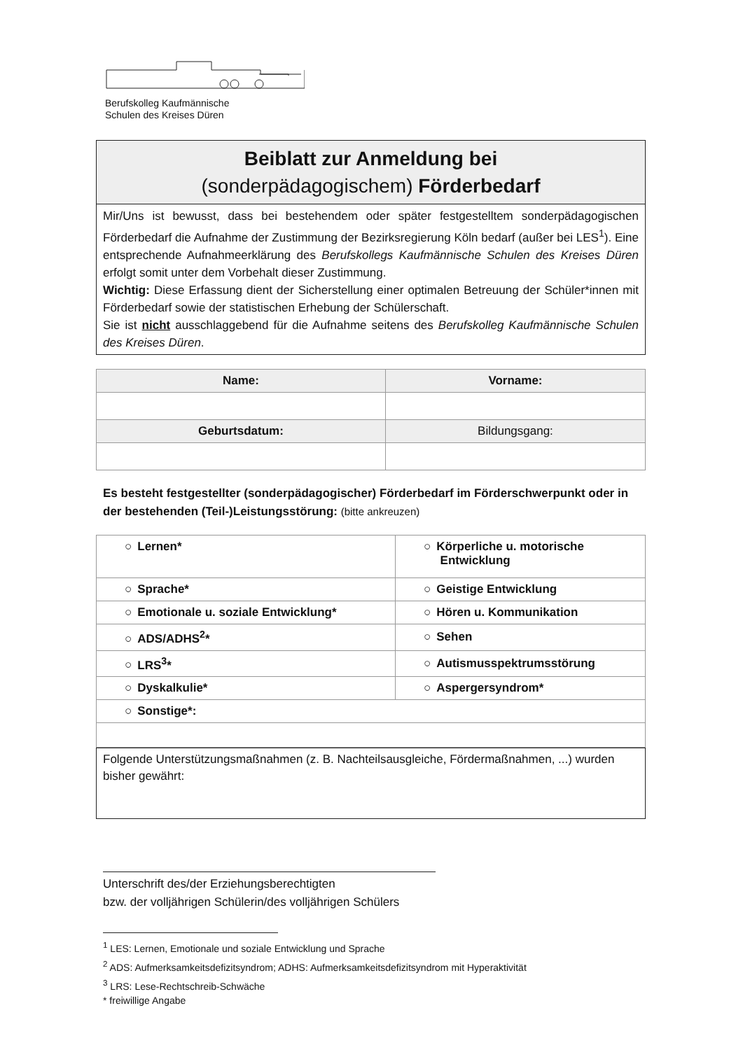Berufskolleg Kaufmännische
Schulen des Kreises Düren
Beiblatt zur Anmeldung bei
(sonderpädagogischem) Förderbedarf
Mir/Uns ist bewusst, dass bei bestehendem oder später festgestelltem sonderpädagogischen Förderbedarf die Aufnahme der Zustimmung der Bezirksregierung Köln bedarf (außer bei LES<sup>1</sup>). Eine entsprechende Aufnahmeerklärung des Berufskollegs Kaufmännische Schulen des Kreises Düren erfolgt somit unter dem Vorbehalt dieser Zustimmung.
Wichtig: Diese Erfassung dient der Sicherstellung einer optimalen Betreuung der Schüler*innen mit Förderbedarf sowie der statistischen Erhebung der Schülerschaft.
Sie ist nicht ausschlaggebend für die Aufnahme seitens des Berufskolleg Kaufmännische Schulen des Kreises Düren.
| Name: | Vorname: |
| Geburtsdatum: | Bildungsgang: |
Es besteht festgestellter (sonderpädagogischer) Förderbedarf im Förderschwerpunkt oder in der bestehenden (Teil-)Leistungsstörung: (bitte ankreuzen)
| ○ Lernen* | ○ Körperliche u. motorische Entwicklung |
| ○ Sprache* | ○ Geistige Entwicklung |
| ○ Emotionale u. soziale Entwicklung* | ○ Hören u. Kommunikation |
| ○ ADS/ADHS<sup>2</sup>* | ○ Sehen |
| ○ LRS<sup>3</sup>* | ○ Autismusspektrumsstörung |
| ○ Dyskalkulie* | ○ Aspergersyndrom* |
| ○ Sonstige*: | |
Folgende Unterstützungsmaßnahmen (z. B. Nachteilsausgleiche, Fördermaßnahmen, ...) wurden bisher gewährt:
Unterschrift des/der Erziehungsberechtigten
bzw. der volljährigen Schülerin/des volljährigen Schülers
<sup>1</sup> LES: Lernen, Emotionale und soziale Entwicklung und Sprache
<sup>2</sup> ADS: Aufmerksamkeitsdefizitsyndrom; ADHS: Aufmerksamkeitsdefizitsyndrom mit Hyperaktivität
<sup>3</sup> LRS: Lese-Rechtschreib-Schwäche
* freiwillige Angabe